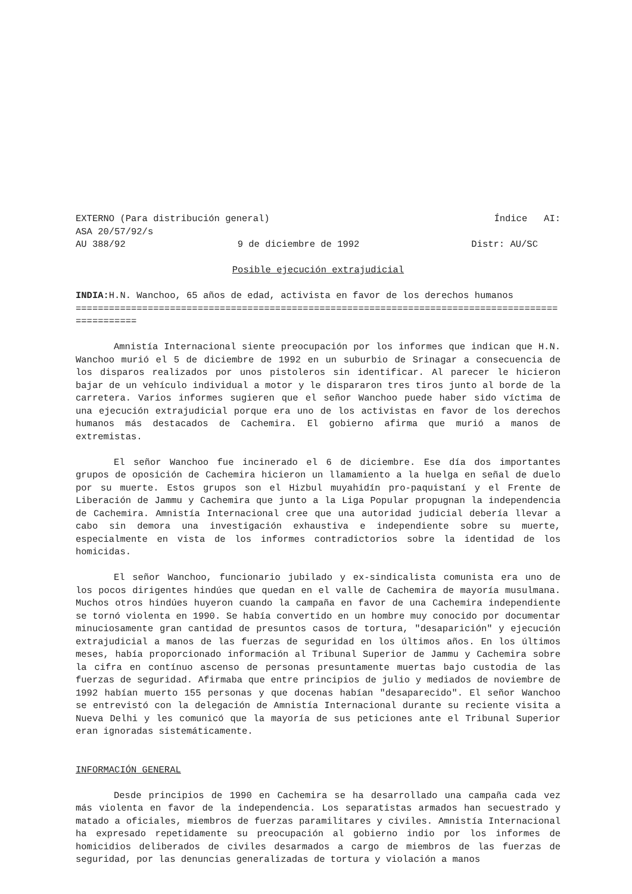EXTERNO (Para distribución general) Índice AI:
ASA 20/57/92/s
AU 388/92 9 de diciembre de 1992 Distr: AU/SC
Posible ejecución extrajudicial
INDIA: H.N. Wanchoo, 65 años de edad, activista en favor de los derechos humanos
==================================================================================================
Amnistía Internacional siente preocupación por los informes que indican que H.N. Wanchoo murió el 5 de diciembre de 1992 en un suburbio de Srinagar a consecuencia de los disparos realizados por unos pistoleros sin identificar. Al parecer le hicieron bajar de un vehículo individual a motor y le dispararon tres tiros junto al borde de la carretera. Varios informes sugieren que el señor Wanchoo puede haber sido víctima de una ejecución extrajudicial porque era uno de los activistas en favor de los derechos humanos más destacados de Cachemira. El gobierno afirma que murió a manos de extremistas.
El señor Wanchoo fue incinerado el 6 de diciembre. Ese día dos importantes grupos de oposición de Cachemira hicieron un llamamiento a la huelga en señal de duelo por su muerte. Estos grupos son el Hizbul muyahidín pro-paquistaní y el Frente de Liberación de Jammu y Cachemira que junto a la Liga Popular propugnan la independencia de Cachemira. Amnistía Internacional cree que una autoridad judicial debería llevar a cabo sin demora una investigación exhaustiva e independiente sobre su muerte, especialmente en vista de los informes contradictorios sobre la identidad de los homicidas.
El señor Wanchoo, funcionario jubilado y ex-sindicalista comunista era uno de los pocos dirigentes hindúes que quedan en el valle de Cachemira de mayoría musulmana. Muchos otros hindúes huyeron cuando la campaña en favor de una Cachemira independiente se tornó violenta en 1990. Se había convertido en un hombre muy conocido por documentar minuciosamente gran cantidad de presuntos casos de tortura, "desaparición" y ejecución extrajudicial a manos de las fuerzas de seguridad en los últimos años. En los últimos meses, había proporcionado información al Tribunal Superior de Jammu y Cachemira sobre la cifra en contínuo ascenso de personas presuntamente muertas bajo custodia de las fuerzas de seguridad. Afirmaba que entre principios de julio y mediados de noviembre de 1992 habían muerto 155 personas y que docenas habían "desaparecido". El señor Wanchoo se entrevistó con la delegación de Amnistía Internacional durante su reciente visita a Nueva Delhi y les comunicó que la mayoría de sus peticiones ante el Tribunal Superior eran ignoradas sistemáticamente.
INFORMACIÓN GENERAL
Desde principios de 1990 en Cachemira se ha desarrollado una campaña cada vez más violenta en favor de la independencia. Los separatistas armados han secuestrado y matado a oficiales, miembros de fuerzas paramilitares y civiles. Amnistía Internacional ha expresado repetidamente su preocupación al gobierno indio por los informes de homicidios deliberados de civiles desarmados a cargo de miembros de las fuerzas de seguridad, por las denuncias generalizadas de tortura y violación a manos